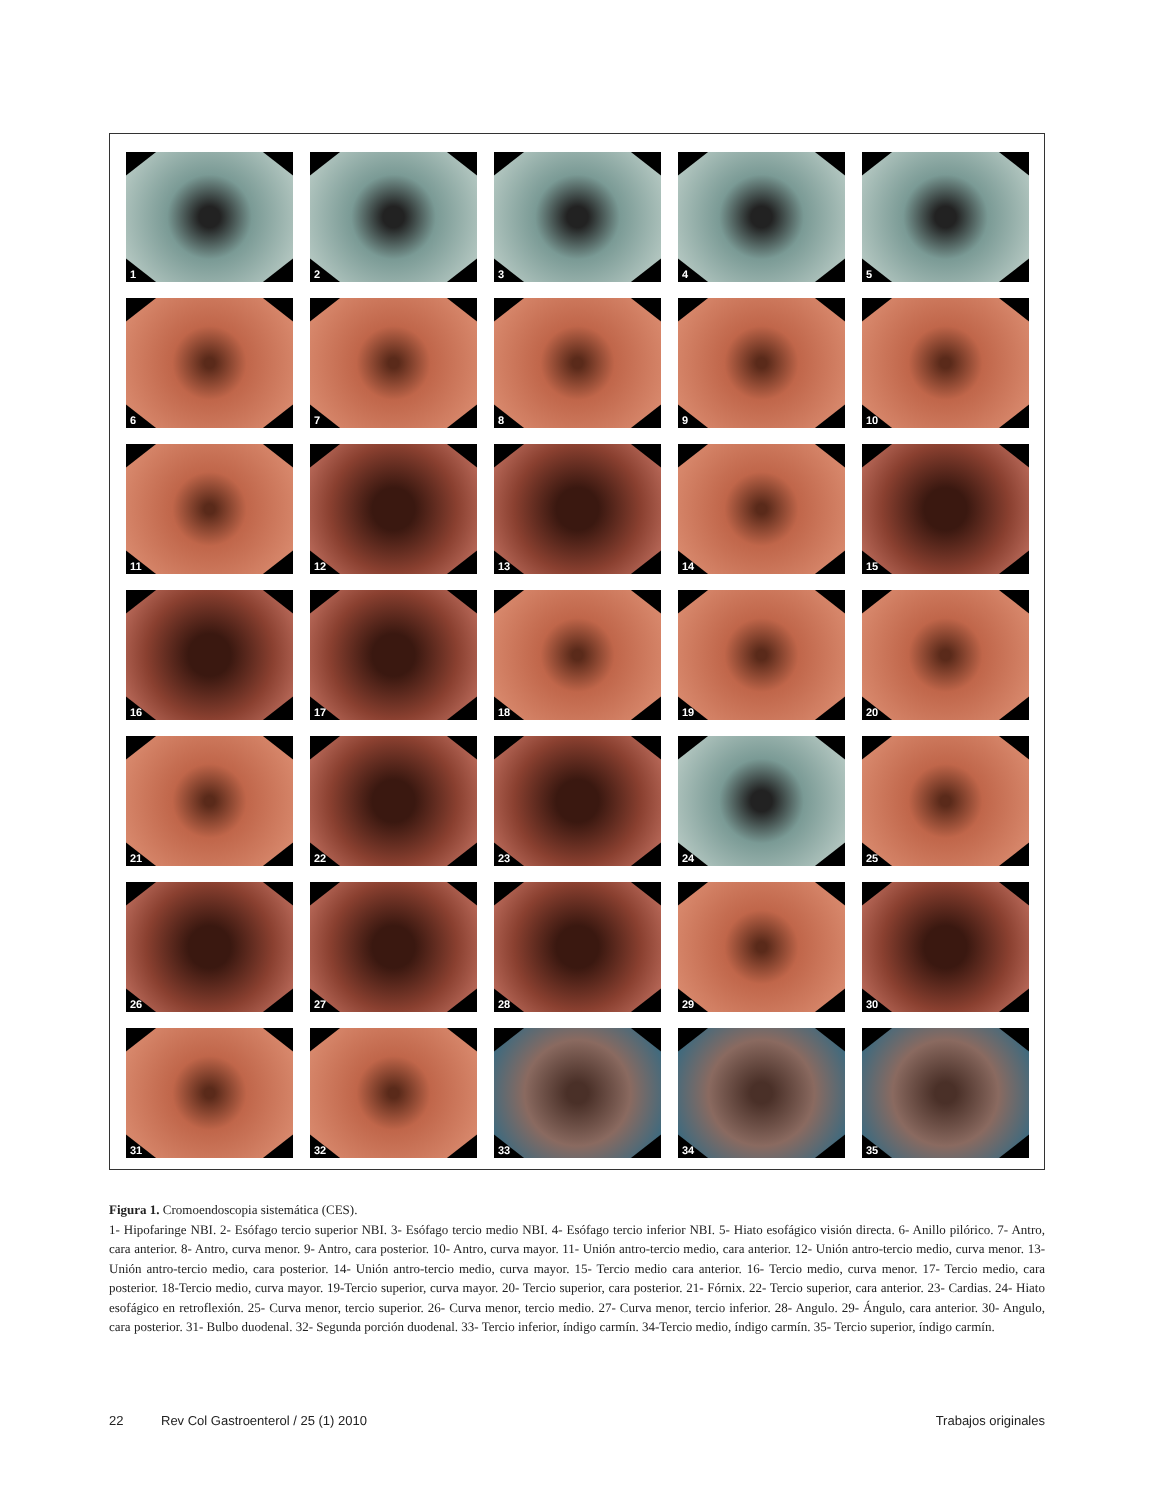1
2
3
4
5
6
7
8
9
10
11
12
13
14
15
16
17
18
19
20
21
22
23
24
25
26
27
28
29
30
31
32
33
34
35
Figura 1. Cromoendoscopia sistemática (CES).
1- Hipofaringe NBI. 2- Esófago tercio superior NBI. 3- Esófago tercio medio NBI. 4- Esófago tercio inferior NBI. 5- Hiato esofágico visión directa. 6- Anillo pilórico. 7- Antro, cara anterior. 8- Antro, curva menor. 9- Antro, cara posterior. 10- Antro, curva mayor. 11- Unión antro-tercio medio, cara anterior. 12- Unión antro-tercio medio, curva menor. 13- Unión antro-tercio medio, cara posterior. 14- Unión antro-tercio medio, curva mayor. 15- Tercio medio cara anterior. 16- Tercio medio, curva menor. 17- Tercio medio, cara posterior. 18-Tercio medio, curva mayor. 19-Tercio superior, curva mayor. 20- Tercio superior, cara posterior. 21- Fórnix. 22- Tercio superior, cara anterior. 23- Cardias. 24- Hiato esofágico en retroflexión. 25- Curva menor, tercio superior. 26- Curva menor, tercio medio. 27- Curva menor, tercio inferior. 28- Angulo. 29- Ángulo, cara anterior. 30- Angulo, cara posterior. 31- Bulbo duodenal. 32- Segunda porción duodenal. 33- Tercio inferior, índigo carmín. 34-Tercio medio, índigo carmín. 35- Tercio superior, índigo carmín.
22 Rev Col Gastroenterol / 25 (1) 2010 Trabajos originales